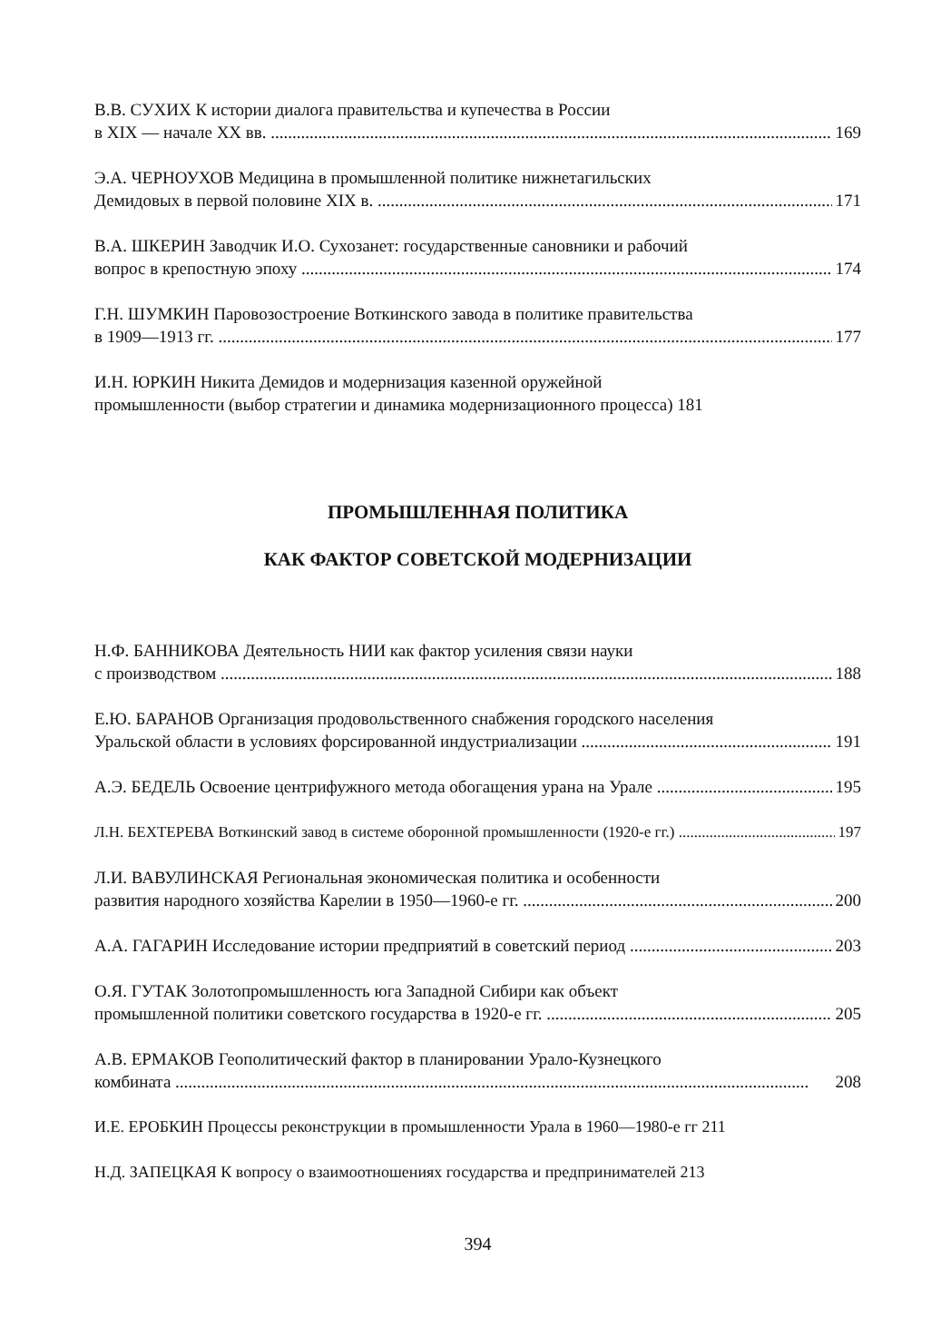В.В. СУХИХ К истории диалога правительства и купечества в России
в XIX — начале XX вв. 169
Э.А. ЧЕРНОУХОВ Медицина в промышленной политике нижнетагильских
Демидовых в первой половине XIX в. 171
В.А. ШКЕРИН Заводчик И.О. Сухозанет: государственные сановники и рабочий
вопрос в крепостную эпоху 174
Г.Н. ШУМКИН Паровозостроение Воткинского завода в политике правительства
в 1909—1913 гг. 177
И.Н. ЮРКИН Никита Демидов и модернизация казенной оружейной
промышленности (выбор стратегии и динамика модернизационного процесса) 181
ПРОМЫШЛЕННАЯ ПОЛИТИКА
КАК ФАКТОР СОВЕТСКОЙ МОДЕРНИЗАЦИИ
Н.Ф. БАННИКОВА Деятельность НИИ как фактор усиления связи науки
с производством 188
Е.Ю. БАРАНОВ Организация продовольственного снабжения городского населения
Уральской области в условиях форсированной индустриализации 191
А.Э. БЕДЕЛЬ Освоение центрифужного метода обогащения урана на Урале 195
Л.Н. БЕХТЕРЕВА Воткинский завод в системе оборонной промышленности (1920-е гг.) 197
Л.И. ВАВУЛИНСКАЯ Региональная экономическая политика и особенности
развития народного хозяйства Карелии в 1950—1960-е гг. 200
А.А. ГАГАРИН Исследование истории предприятий в советский период 203
О.Я. ГУТАК Золотопромышленность юга Западной Сибири как объект
промышленной политики советского государства в 1920-е гг. 205
А.В. ЕРМАКОВ Геополитический фактор в планировании Урало-Кузнецкого
комбината 208
И.Е. ЕРОБКИН Процессы реконструкции в промышленности Урала в 1960—1980-е гг 211
Н.Д. ЗАПЕЦКАЯ К вопросу о взаимоотношениях государства и предпринимателей 213
394